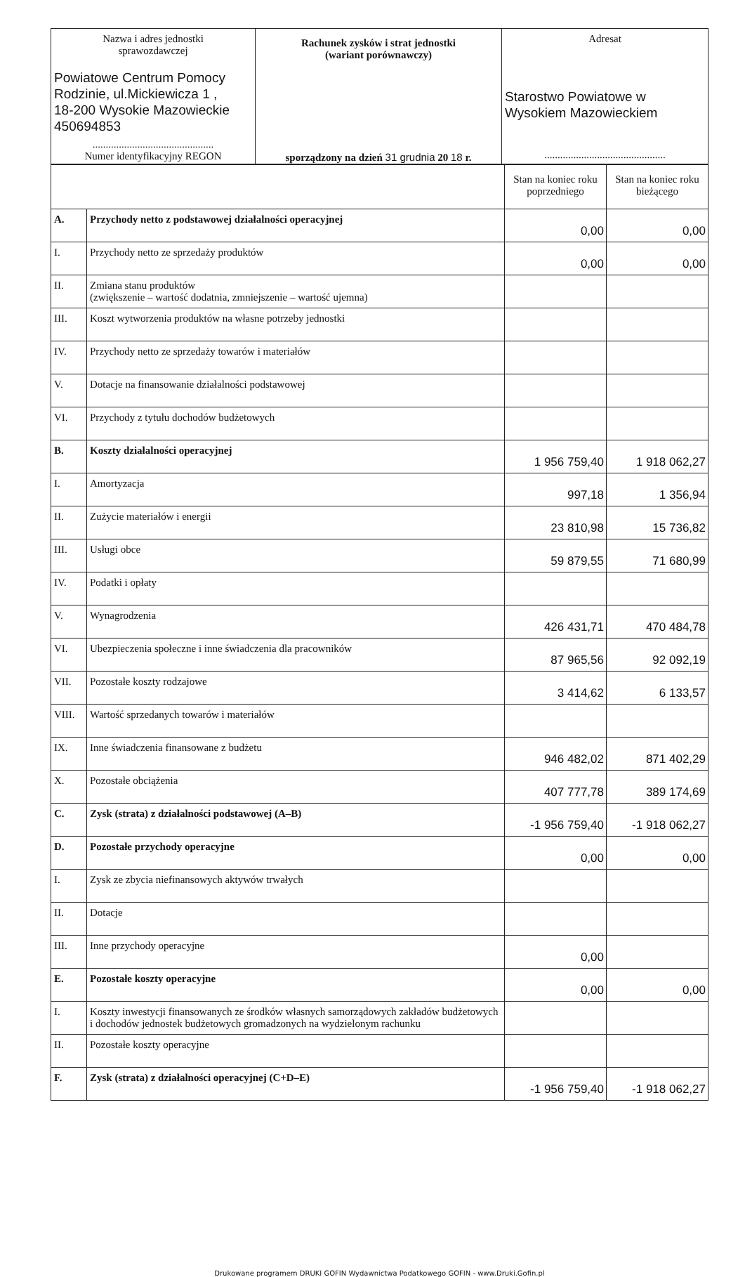| Nazwa i adres jednostki sprawozdawczej Powiatowe Centrum Pomocy Rodzinie, ul.Mickiewicza 1 , 18-200 Wysokie Mazowieckie 450694853 .............................................. Numer identyfikacyjny REGON | Rachunek zysków i strat jednostki (wariant porównawczy) sporządzony na dzień 31 grudnia 20 18 r. | Adresat Starostwo Powiatowe w Wysokiem Mazowieckiem .............................................. |
| | | Stan na koniec roku poprzedniego | Stan na koniec roku bieżącego |
| A. | Przychody netto z podstawowej działalności operacyjnej | 0,00 | 0,00 |
| I. | Przychody netto ze sprzedaży produktów | 0,00 | 0,00 |
| II. | Zmiana stanu produktów (zwiększenie – wartość dodatnia, zmniejszenie – wartość ujemna) | | |
| III. | Koszt wytworzenia produktów na własne potrzeby jednostki | | |
| IV. | Przychody netto ze sprzedaży towarów i materiałów | | |
| V. | Dotacje na finansowanie działalności podstawowej | | |
| VI. | Przychody z tytułu dochodów budżetowych | | |
| B. | Koszty działalności operacyjnej | 1 956 759,40 | 1 918 062,27 |
| I. | Amortyzacja | 997,18 | 1 356,94 |
| II. | Zużycie materiałów i energii | 23 810,98 | 15 736,82 |
| III. | Usługi obce | 59 879,55 | 71 680,99 |
| IV. | Podatki i opłaty | | |
| V. | Wynagrodzenia | 426 431,71 | 470 484,78 |
| VI. | Ubezpieczenia społeczne i inne świadczenia dla pracowników | 87 965,56 | 92 092,19 |
| VII. | Pozostałe koszty rodzajowe | 3 414,62 | 6 133,57 |
| VIII. | Wartość sprzedanych towarów i materiałów | | |
| IX. | Inne świadczenia finansowane z budżetu | 946 482,02 | 871 402,29 |
| X. | Pozostałe obciążenia | 407 777,78 | 389 174,69 |
| C. | Zysk (strata) z działalności podstawowej (A–B) | -1 956 759,40 | -1 918 062,27 |
| D. | Pozostałe przychody operacyjne | 0,00 | 0,00 |
| I. | Zysk ze zbycia niefinansowych aktywów trwałych | | |
| II. | Dotacje | | |
| III. | Inne przychody operacyjne | 0,00 | |
| E. | Pozostałe koszty operacyjne | 0,00 | 0,00 |
| I. | Koszty inwestycji finansowanych ze środków własnych samorządowych zakładów budżetowych i dochodów jednostek budżetowych gromadzonych na wydzielonym rachunku | | |
| II. | Pozostałe koszty operacyjne | | |
| F. | Zysk (strata) z działalności operacyjnej (C+D–E) | -1 956 759,40 | -1 918 062,27 |
Drukowane programem DRUKI GOFIN Wydawnictwa Podatkowego GOFIN - www.Druki.Gofin.pl